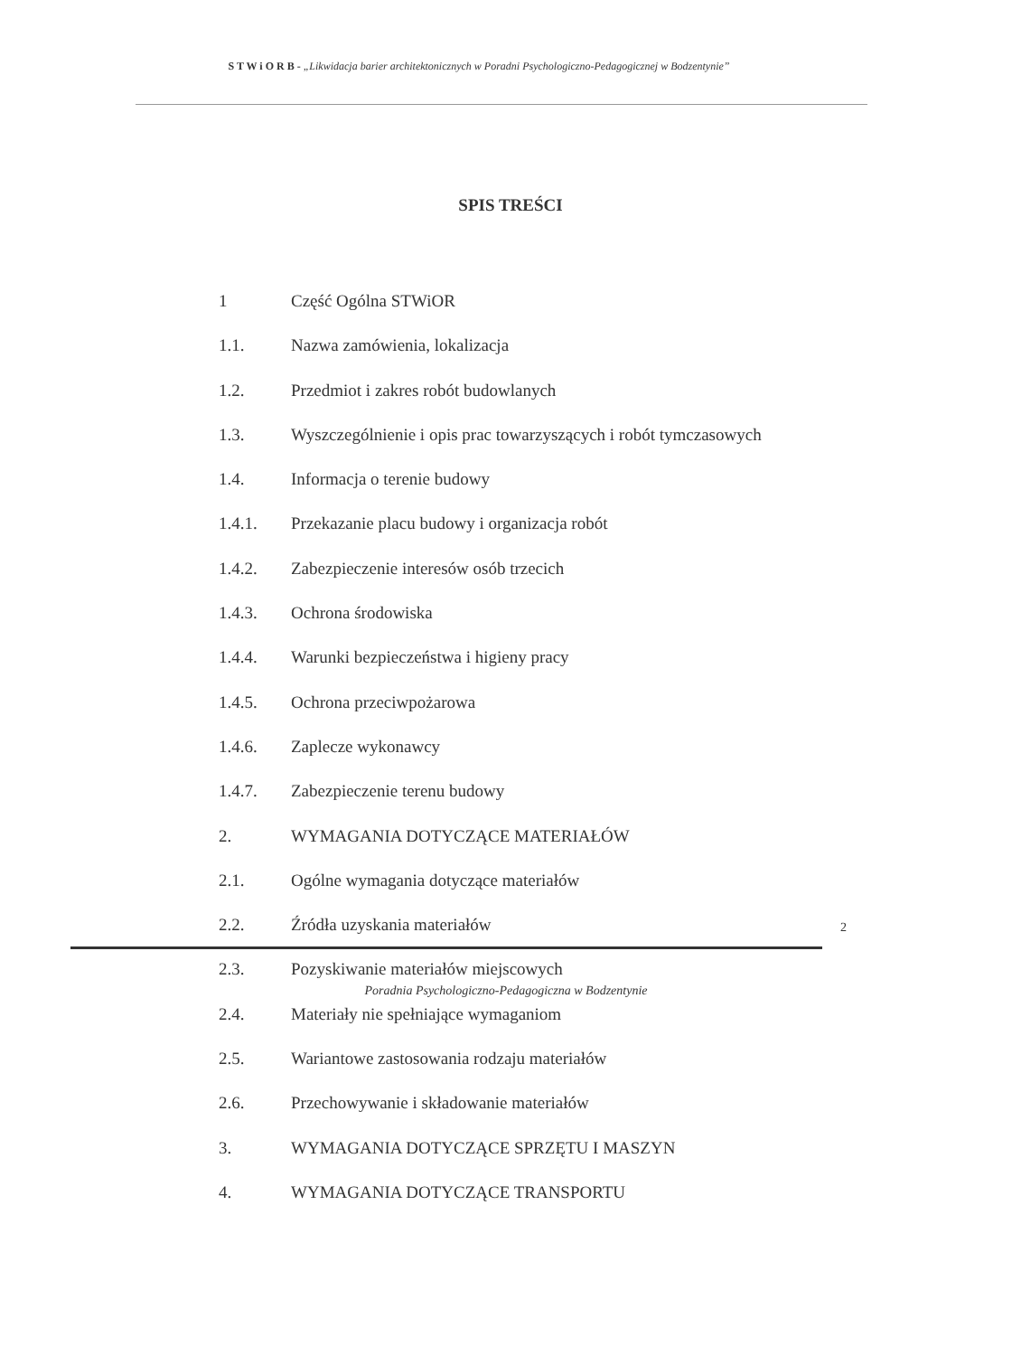S T W i O R B - „Likwidacja barier architektonicznych w Poradni Psychologiczno-Pedagogicznej w Bodzentynie”
SPIS TREŚCI
1 Część Ogólna STWiOR
1.1. Nazwa zamówienia, lokalizacja
1.2. Przedmiot i zakres robót budowlanych
1.3. Wyszczególnienie i opis prac towarzyszących i robót tymczasowych
1.4. Informacja o terenie budowy
1.4.1. Przekazanie placu budowy i organizacja robót
1.4.2. Zabezpieczenie interesów osób trzecich
1.4.3. Ochrona środowiska
1.4.4. Warunki bezpieczeństwa i higieny pracy
1.4.5. Ochrona przeciwpożarowa
1.4.6. Zaplecze wykonawcy
1.4.7. Zabezpieczenie terenu budowy
2. WYMAGANIA DOTYCZĄCE MATERIAŁÓW
2.1. Ogólne wymagania dotyczące materiałów
2.2. Źródła uzyskania materiałów
2.3. Pozyskiwanie materiałów miejscowych
2.4. Materiały nie spełniające wymaganiom
2.5. Wariantowe zastosowania rodzaju materiałów
2.6. Przechowywanie i składowanie materiałów
3. WYMAGANIA DOTYCZĄCE SPRZĘTU I MASZYN
4. WYMAGANIA DOTYCZĄCE TRANSPORTU
2
Poradnia Psychologiczno-Pedagogiczna w Bodzentynie